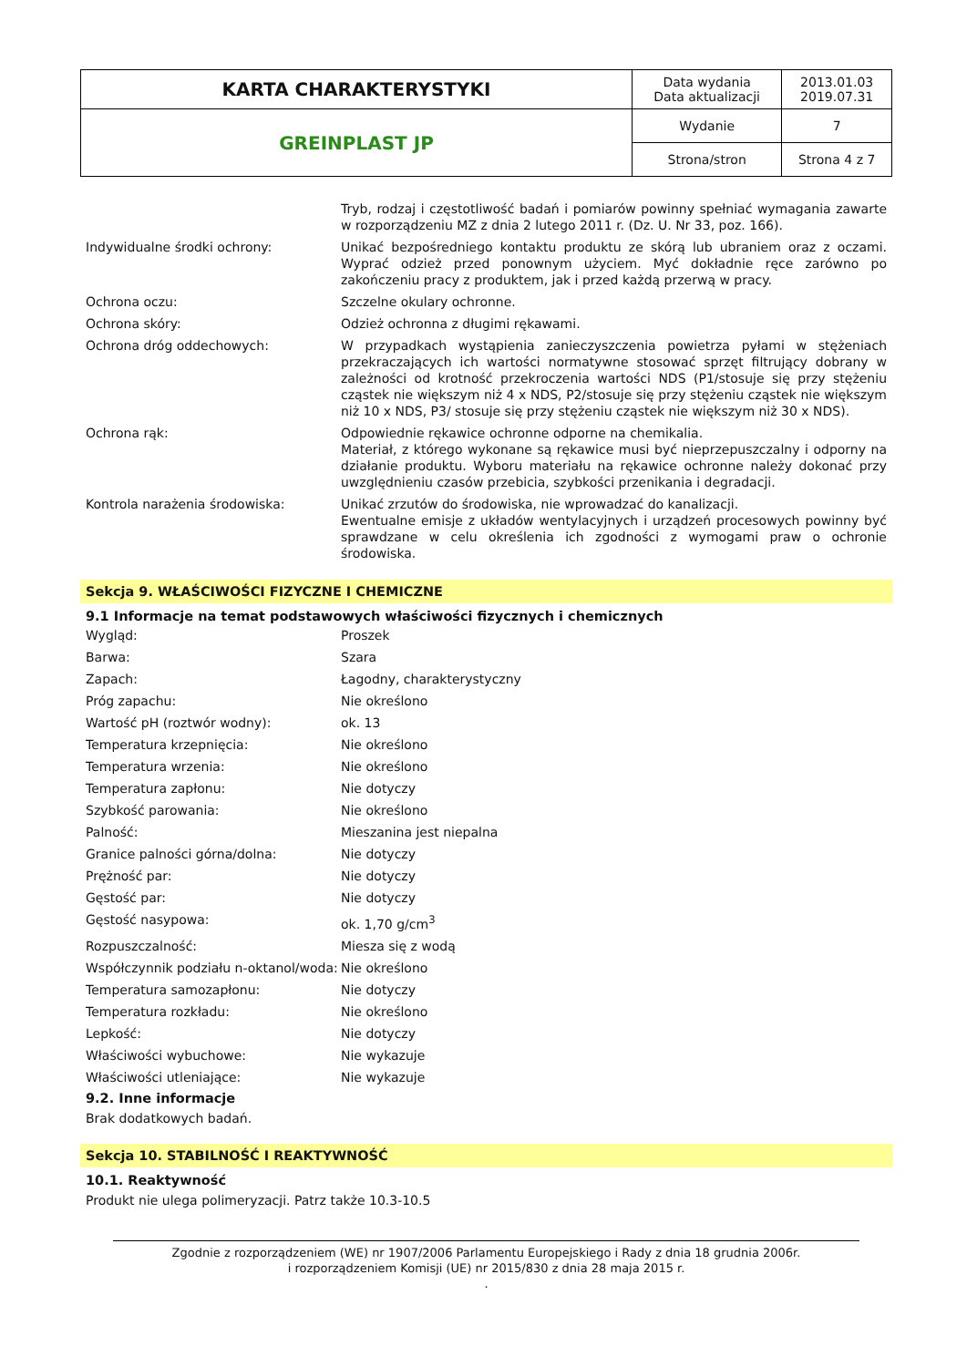| KARTA CHARAKTERYSTYKI | Data wydania Data aktualizacji | 2013.01.03 2019.07.31 |
| GREINPLAST JP | Wydanie | 7 |
| | Strona/stron | Strona 4 z 7 |
Tryb, rodzaj i częstotliwość badań i pomiarów powinny spełniać wymagania zawarte w rozporządzeniu MZ z dnia 2 lutego 2011 r. (Dz. U. Nr 33, poz. 166).
Indywidualne środki ochrony: Unikać bezpośredniego kontaktu produktu ze skórą lub ubraniem oraz z oczami. Wyprać odzież przed ponownym użyciem. Myć dokładnie ręce zarówno po zakończeniu pracy z produktem, jak i przed każdą przerwą w pracy.
Ochrona oczu: Szczelne okulary ochronne.
Ochrona skóry: Odzież ochronna z długimi rękawami.
Ochrona dróg oddechowych: W przypadkach wystąpienia zanieczyszczenia powietrza pyłami w stężeniach przekraczających ich wartości normatywne stosować sprzęt filtrujący dobrany w zależności od krotność przekroczenia wartości NDS (P1/stosuje się przy stężeniu cząstek nie większym niż 4 x NDS, P2/stosuje się przy stężeniu cząstek nie większym niż 10 x NDS, P3/ stosuje się przy stężeniu cząstek nie większym niż 30 x NDS).
Ochrona rąk: Odpowiednie rękawice ochronne odporne na chemikalia.
Materiał, z którego wykonane są rękawice musi być nieprzepuszczalny i odporny na działanie produktu. Wyboru materiału na rękawice ochronne należy dokonać przy uwzględnieniu czasów przebicia, szybkości przenikania i degradacji.
Kontrola narażenia środowiska: Unikać zrzutów do środowiska, nie wprowadzać do kanalizacji.
Ewentualne emisje z układów wentylacyjnych i urządzeń procesowych powinny być sprawdzane w celu określenia ich zgodności z wymogami praw o ochronie środowiska.
Sekcja 9. WŁAŚCIWOŚCI FIZYCZNE I CHEMICZNE
9.1 Informacje na temat podstawowych właściwości fizycznych i chemicznych
Wygląd: Proszek
Barwa: Szara
Zapach: Łagodny, charakterystyczny
Próg zapachu: Nie określono
Wartość pH (roztwór wodny): ok. 13
Temperatura krzepnięcia: Nie określono
Temperatura wrzenia: Nie określono
Temperatura zapłonu: Nie dotyczy
Szybkość parowania: Nie określono
Palność: Mieszanina jest niepalna
Granice palności górna/dolna: Nie dotyczy
Prężność par: Nie dotyczy
Gęstość par: Nie dotyczy
Gęstość nasypowa: ok. 1,70 g/cm<sup>3</sup>
Rozpuszczalność: Miesza się z wodą
Współczynnik podziału n-oktanol/woda:
Nie określono
Temperatura samozapłonu: Nie dotyczy
Temperatura rozkładu: Nie określono
Lepkość: Nie dotyczy
Właściwości wybuchowe: Nie wykazuje
Właściwości utleniające: Nie wykazuje
9.2. Inne informacje
Brak dodatkowych badań.
Sekcja 10. STABILNOŚĆ I REAKTYWNOŚĆ
10.1. Reaktywność
Produkt nie ulega polimeryzacji. Patrz także 10.3-10.5
Zgodnie z rozporządzeniem (WE) nr 1907/2006 Parlamentu Europejskiego i Rady z dnia 18 grudnia 2006r.
i rozporządzeniem Komisji (UE) nr 2015/830 z dnia 28 maja 2015 r.
.